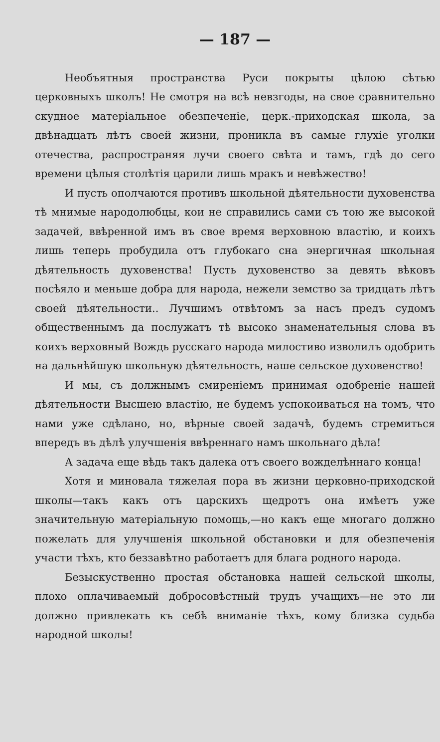— 187 —
Необъятныя пространства Руси покрыты цѣлою сѣтью церковныхъ школъ! Не смотря на всѣ невзгоды, на свое сравнительно скудное матеріальное обезпеченіе, церк.-приходская школа, за двѣнадцать лѣтъ своей жизни, проникла въ самые глухіе уголки отечества, распространяя лучи своего свѣта и тамъ, гдѣ до сего времени цѣлыя столѣтія царили лишь мракъ и невѣжество!
И пусть ополчаются противъ школьной дѣятельности духовенства тѣ мнимые народолюбцы, кои не справились сами съ тою же высокой задачей, ввѣренной имъ въ свое время верховною властію, и коихъ лишь теперь пробудила отъ глубокаго сна энергичная школьная дѣятельность духовенства! Пусть духовенство за девять вѣковъ посѣяло и меньше добра для народа, нежели земство за тридцать лѣтъ своей дѣятельности.. Лучшимъ отвѣтомъ за насъ предъ судомъ общественнымъ да послужатъ тѣ высоко знаменательныя слова въ коихъ верховный Вождь русскаго народа милостиво изволилъ одобрить на дальнѣйшую школьную дѣятельность, наше сельское духовенство!
И мы, съ должнымъ смиреніемъ принимая одобреніе нашей дѣятельности Высшею властію, не будемъ успокоиваться на томъ, что нами уже сдѣлано, но, вѣрные своей задачѣ, будемъ стремиться впередъ въ дѣлѣ улучшенія ввѣреннаго намъ школьнаго дѣла!
А задача еще вѣдь такъ далека отъ своего вожделѣннаго конца!
Хотя и миновала тяжелая пора въ жизни церковно-приходской школы—такъ какъ отъ царскихъ щедротъ она имѣетъ уже значительную матеріальную помощь,—но какъ еще многаго должно пожелать для улучшенія школьной обстановки и для обезпеченія участи тѣхъ, кто беззавѣтно работаетъ для блага родного народа.
Безыскуственно простая обстановка нашей сельской школы, плохо оплачиваемый добросовѣстный трудъ учащихъ—не это ли должно привлекать къ себѣ вниманіе тѣхъ, кому близка судьба народной школы!